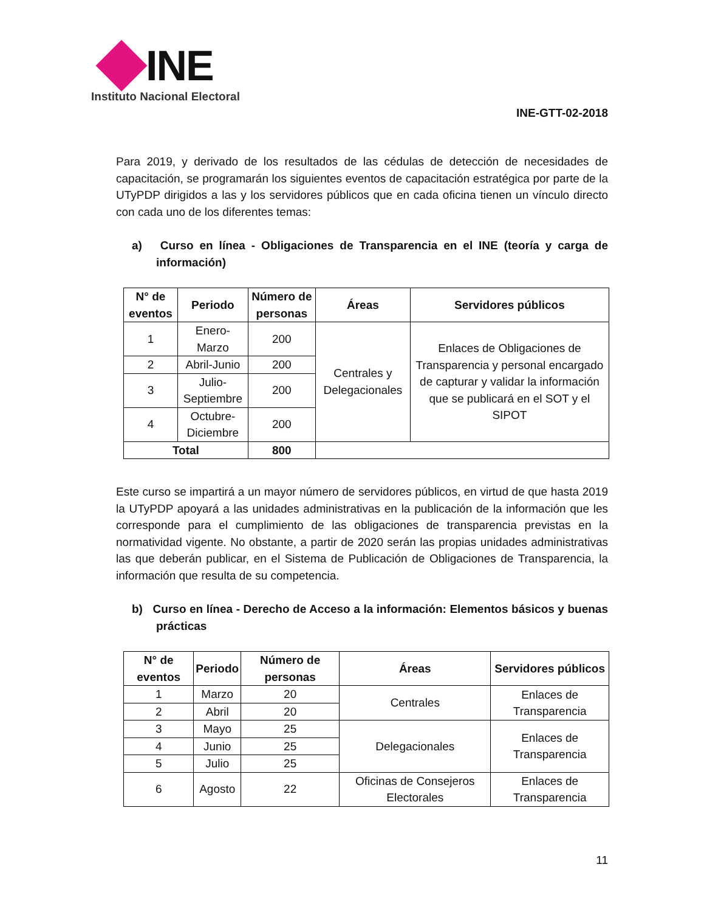INE
Instituto Nacional Electoral
INE-GTT-02-2018
Para 2019, y derivado de los resultados de las cédulas de detección de necesidades de capacitación, se programarán los siguientes eventos de capacitación estratégica por parte de la UTyPDP dirigidos a las y los servidores públicos que en cada oficina tienen un vínculo directo con cada uno de los diferentes temas:
a) Curso en línea - Obligaciones de Transparencia en el INE (teoría y carga de información)
| N° de eventos | Periodo | Número de personas | Áreas | Servidores públicos |
| --- | --- | --- | --- | --- |
| 1 | Enero-Marzo | 200 | Centrales y Delegacionales | Enlaces de Obligaciones de Transparencia y personal encargado de capturar y validar la información que se publicará en el SOT y el SIPOT |
| 2 | Abril-Junio | 200 | | |
| 3 | Julio-Septiembre | 200 | | |
| 4 | Octubre-Diciembre | 200 | | |
| Total | | 800 | | |
Este curso se impartirá a un mayor número de servidores públicos, en virtud de que hasta 2019 la UTyPDP apoyará a las unidades administrativas en la publicación de la información que les corresponde para el cumplimiento de las obligaciones de transparencia previstas en la normatividad vigente. No obstante, a partir de 2020 serán las propias unidades administrativas las que deberán publicar, en el Sistema de Publicación de Obligaciones de Transparencia, la información que resulta de su competencia.
b) Curso en línea - Derecho de Acceso a la información: Elementos básicos y buenas prácticas
| N° de eventos | Periodo | Número de personas | Áreas | Servidores públicos |
| --- | --- | --- | --- | --- |
| 1 | Marzo | 20 | Centrales | Enlaces de Transparencia |
| 2 | Abril | 20 | | |
| 3 | Mayo | 25 | Delegacionales | Enlaces de Transparencia |
| 4 | Junio | 25 | | |
| 5 | Julio | 25 | | |
| 6 | Agosto | 22 | Oficinas de Consejeros Electorales | Enlaces de Transparencia |
11